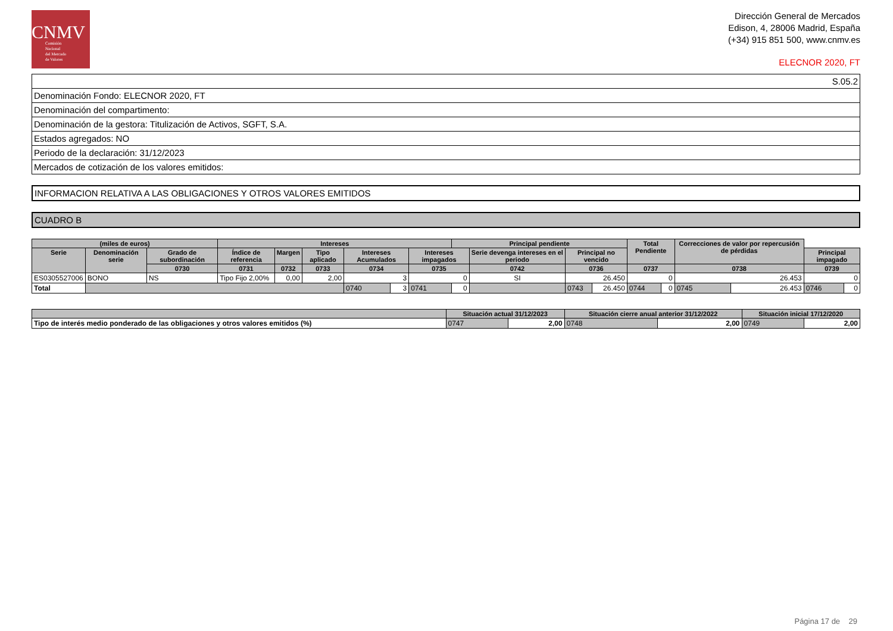CNMV
Comisión
Nacional
del Mercado
de Valores
Dirección General de Mercados
Edison, 4, 28006 Madrid, España
(+34) 915 851 500, www.cnmv.es
ELECNOR 2020, FT
| S.05.2 |
| Denominación Fondo: ELECNOR 2020, FT |
| Denominación del compartimento: |
| Denominación de la gestora: Titulización de Activos, SGFT, S.A. |
| Estados agregados: NO |
| Periodo de la declaración: 31/12/2023 |
| Mercados de cotización de los valores emitidos: |
INFORMACION RELATIVA A LAS OBLIGACIONES Y OTROS VALORES EMITIDOS
CUADRO B
| (miles de euros) | | | Intereses | | | | | | Principal pendiente | | | | Total Pendiente | | Correcciones de valor por repercusión de pérdidas | | | |
| --- | --- | --- | --- | --- | --- | --- | --- | --- | --- | --- | --- | --- | --- | --- | --- | --- | --- | --- |
| Serie | Denominación serie | Grado de subordinación | Índice de referencia | Margen | Tipo aplicado | Intereses Acumulados | | Intereses impagados | | Serie devenga intereses en el periodo | Principal no vencido | | | | | | Principal impagado | |
| | | 0730 | 0731 | 0732 | 0733 | 0734 | | 0735 | | 0742 | 0736 | | 0737 | | 0738 | | 0739 | |
| ES0305527006 | BONO | NS | Tipo Fijo 2,00% | 0,00 | 2,00 | 3 | | 0 | | SI | 26.450 | | 0 | | 26.453 | | 0 | |
| Total | | | | | | 0740 | 3 | 0741 | 0 | | 0743 | 26.450 | 0744 | 0 | 0745 | 26.453 | 0746 | 0 |
| | Situación actual 31/12/2023 | | Situación cierre anual anterior 31/12/2022 | | Situación inicial 17/12/2020 | |
| --- | --- | --- | --- | --- | --- | --- |
| Tipo de interés medio ponderado de las obligaciones y otros valores emitidos (%) | 0747 | 2,00 | 0748 | 2,00 | 0749 | 2,00 |
Página 17 de 29